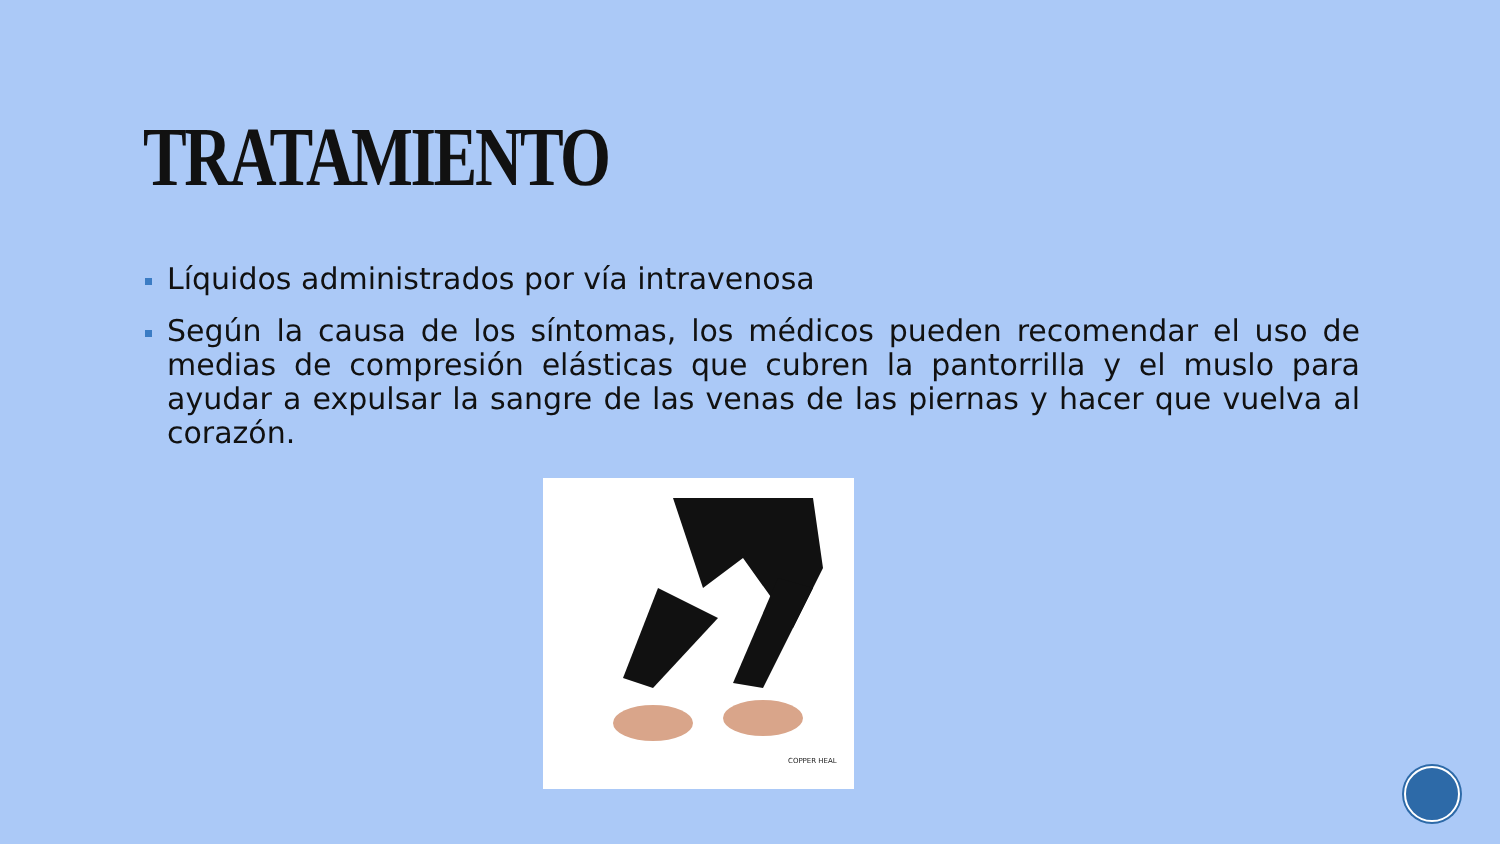TRATAMIENTO
Líquidos administrados por vía intravenosa
Según la causa de los síntomas, los médicos pueden recomendar el uso de medias de compresión elásticas que cubren la pantorrilla y el muslo para ayudar a expulsar la sangre de las venas de las piernas y hacer que vuelva al corazón.
COPPER HEAL